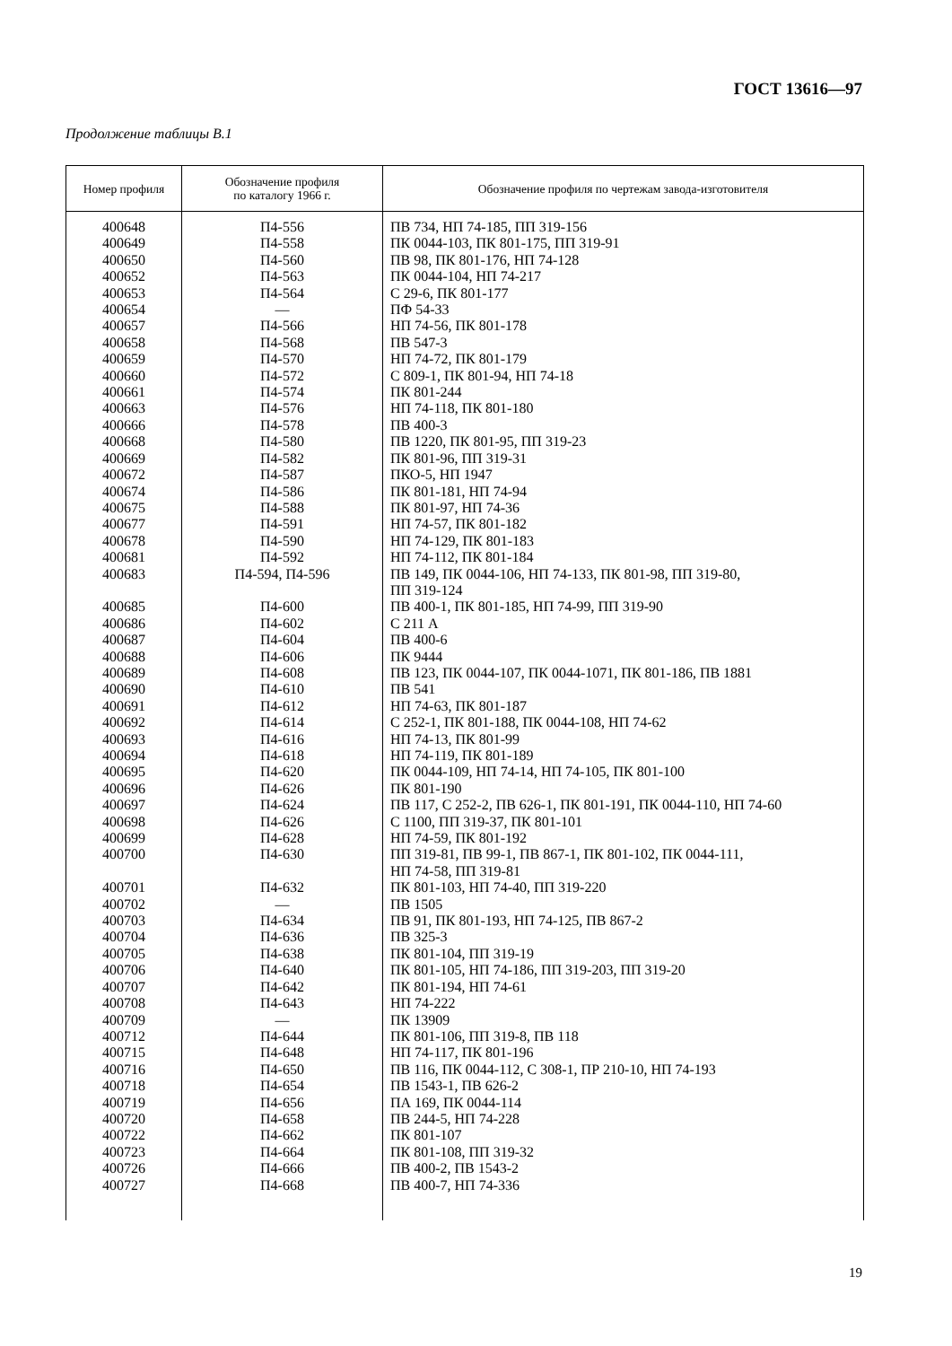ГОСТ 13616—97
Продолжение таблицы В.1
| Номер профиля | Обозначение профиля по каталогу 1966 г. | Обозначение профиля по чертежам завода-изготовителя |
| --- | --- | --- |
| 400648 400649 400650 400652 400653 400654 400657 400658 400659 400660 400661 400663 400666 400668 400669 400672 400674 400675 400677 400678 400681 400683 400685 400686 400687 400688 400689 400690 400691 400692 400693 400694 400695 400696 400697 400698 400699 400700 400701 400702 400703 400704 400705 400706 400707 400708 400709 400712 400715 400716 400718 400719 400720 400722 400723 400726 400727 | П4-556 П4-558 П4-560 П4-563 П4-564 — П4-566 П4-568 П4-570 П4-572 П4-574 П4-576 П4-578 П4-580 П4-582 П4-587 П4-586 П4-588 П4-591 П4-590 П4-592 П4-594, П4-596 П4-600 П4-602 П4-604 П4-606 П4-608 П4-610 П4-612 П4-614 П4-616 П4-618 П4-620 П4-626 П4-624 П4-626 П4-628 П4-630 П4-632 — П4-634 П4-636 П4-638 П4-640 П4-642 П4-643 — П4-644 П4-648 П4-650 П4-654 П4-656 П4-658 П4-662 П4-664 П4-666 П4-668 | ПВ 734, НП 74-185, ПП 319-156 ПК 0044-103, ПК 801-175, ПП 319-91 ПВ 98, ПК 801-176, НП 74-128 ПК 0044-104, НП 74-217 С 29-6, ПК 801-177 ПФ 54-33 НП 74-56, ПК 801-178 ПВ 547-3 НП 74-72, ПК 801-179 С 809-1, ПК 801-94, НП 74-18 ПК 801-244 НП 74-118, ПК 801-180 ПВ 400-3 ПВ 1220, ПК 801-95, ПП 319-23 ПК 801-96, ПП 319-31 ПКО-5, НП 1947 ПК 801-181, НП 74-94 ПК 801-97, НП 74-36 НП 74-57, ПК 801-182 НП 74-129, ПК 801-183 НП 74-112, ПК 801-184 ПВ 149, ПК 0044-106, НП 74-133, ПК 801-98, ПП 319-80, ПП 319-124 ПВ 400-1, ПК 801-185, НП 74-99, ПП 319-90 С 211 А ПВ 400-6 ПК 9444 ПВ 123, ПК 0044-107, ПК 0044-1071, ПК 801-186, ПВ 1881 ПВ 541 НП 74-63, ПК 801-187 С 252-1, ПК 801-188, ПК 0044-108, НП 74-62 НП 74-13, ПК 801-99 НП 74-119, ПК 801-189 ПК 0044-109, НП 74-14, НП 74-105, ПК 801-100 ПК 801-190 ПВ 117, С 252-2, ПВ 626-1, ПК 801-191, ПК 0044-110, НП 74-60 С 1100, ПП 319-37, ПК 801-101 НП 74-59, ПК 801-192 ПП 319-81, ПВ 99-1, ПВ 867-1, ПК 801-102, ПК 0044-111, НП 74-58, ПП 319-81 ПК 801-103, НП 74-40, ПП 319-220 ПВ 1505 ПВ 91, ПК 801-193, НП 74-125, ПВ 867-2 ПВ 325-3 ПК 801-104, ПП 319-19 ПК 801-105, НП 74-186, ПП 319-203, ПП 319-20 ПК 801-194, НП 74-61 НП 74-222 ПК 13909 ПК 801-106, ПП 319-8, ПВ 118 НП 74-117, ПК 801-196 ПВ 116, ПК 0044-112, С 308-1, ПР 210-10, НП 74-193 ПВ 1543-1, ПВ 626-2 ПА 169, ПК 0044-114 ПВ 244-5, НП 74-228 ПК 801-107 ПК 801-108, ПП 319-32 ПВ 400-2, ПВ 1543-2 ПВ 400-7, НП 74-336 |
19